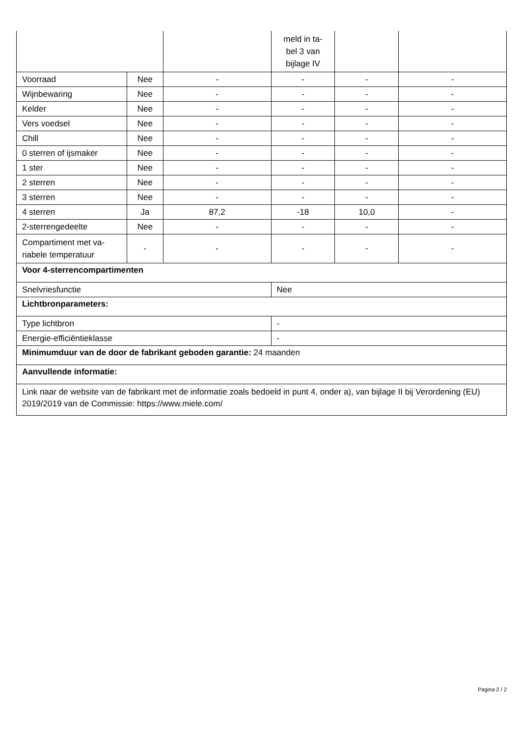| | | | meld in ta- bel 3 van bijlage IV | | |
| Voorraad | Nee | - | - | - | - |
| Wijnbewaring | Nee | - | - | - | - |
| Kelder | Nee | - | - | - | - |
| Vers voedsel | Nee | - | - | - | - |
| Chill | Nee | - | - | - | - |
| 0 sterren of ijsmaker | Nee | - | - | - | - |
| 1 ster | Nee | - | - | - | - |
| 2 sterren | Nee | - | - | - | - |
| 3 sterren | Nee | - | - | - | - |
| 4 sterren | Ja | 87,2 | -18 | 10,0 | - |
| 2-sterrengedeelte | Nee | - | - | - | - |
| Compartiment met va- riabele temperatuur | - | - | - | - | - |
| Voor 4-sterrencompartimenten | | | | | |
| Snelvriesfunctie | | | Nee | | |
| Lichtbronparameters: | | | | | |
| Type lichtbron | | | - | | |
| Energie-efficiëntieklasse | | | - | | |
| Minimumduur van de door de fabrikant geboden garantie: 24 maanden | | | | | |
| Aanvullende informatie: | | | | | |
| Link naar de website van de fabrikant met de informatie zoals bedoeld in punt 4, onder a), van bijlage II bij Verordening (EU) 2019/2019 van de Commissie: https://www.miele.com/ | | | | | |
Pagina 2 / 2